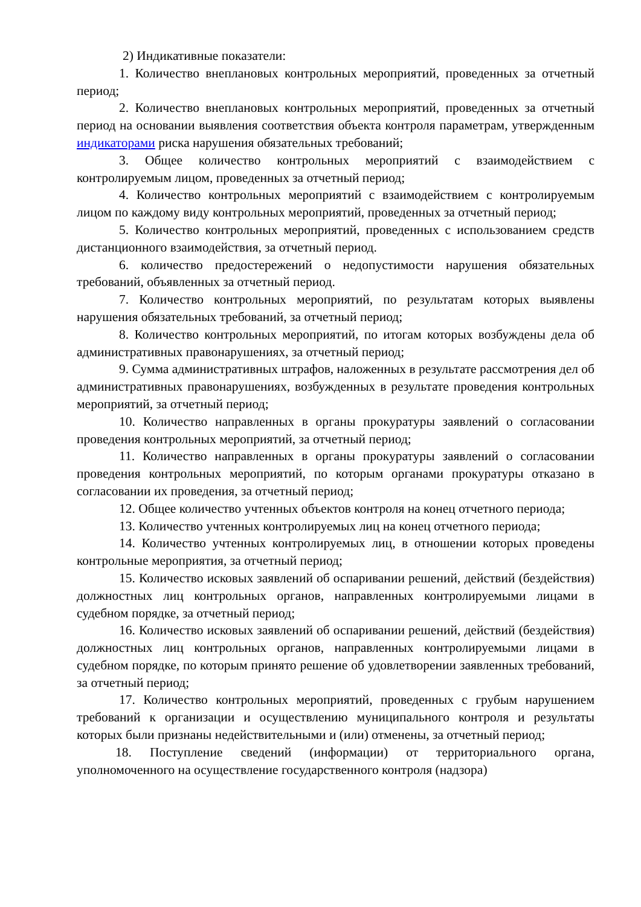2) Индикативные показатели:
1. Количество внеплановых контрольных мероприятий, проведенных за отчетный период;
2. Количество внеплановых контрольных мероприятий, проведенных за отчетный период на основании выявления соответствия объекта контроля параметрам, утвержденным индикаторами риска нарушения обязательных требований;
3. Общее количество контрольных мероприятий с взаимодействием с контролируемым лицом, проведенных за отчетный период;
4. Количество контрольных мероприятий с взаимодействием с контролируемым лицом по каждому виду контрольных мероприятий, проведенных за отчетный период;
5. Количество контрольных мероприятий, проведенных с использованием средств дистанционного взаимодействия, за отчетный период.
6. количество предостережений о недопустимости нарушения обязательных требований, объявленных за отчетный период.
7. Количество контрольных мероприятий, по результатам которых выявлены нарушения обязательных требований, за отчетный период;
8. Количество контрольных мероприятий, по итогам которых возбуждены дела об административных правонарушениях, за отчетный период;
9. Сумма административных штрафов, наложенных в результате рассмотрения дел об административных правонарушениях, возбужденных в результате проведения контрольных мероприятий, за отчетный период;
10. Количество направленных в органы прокуратуры заявлений о согласовании проведения контрольных мероприятий, за отчетный период;
11. Количество направленных в органы прокуратуры заявлений о согласовании проведения контрольных мероприятий, по которым органами прокуратуры отказано в согласовании их проведения, за отчетный период;
12. Общее количество учтенных объектов контроля на конец отчетного периода;
13. Количество учтенных контролируемых лиц на конец отчетного периода;
14. Количество учтенных контролируемых лиц, в отношении которых проведены контрольные мероприятия, за отчетный период;
15. Количество исковых заявлений об оспаривании решений, действий (бездействия) должностных лиц контрольных органов, направленных контролируемыми лицами в судебном порядке, за отчетный период;
16. Количество исковых заявлений об оспаривании решений, действий (бездействия) должностных лиц контрольных органов, направленных контролируемыми лицами в судебном порядке, по которым принято решение об удовлетворении заявленных требований, за отчетный период;
17. Количество контрольных мероприятий, проведенных с грубым нарушением требований к организации и осуществлению муниципального контроля и результаты которых были признаны недействительными и (или) отменены, за отчетный период;
18. Поступление сведений (информации) от территориального органа, уполномоченного на осуществление государственного контроля (надзора)